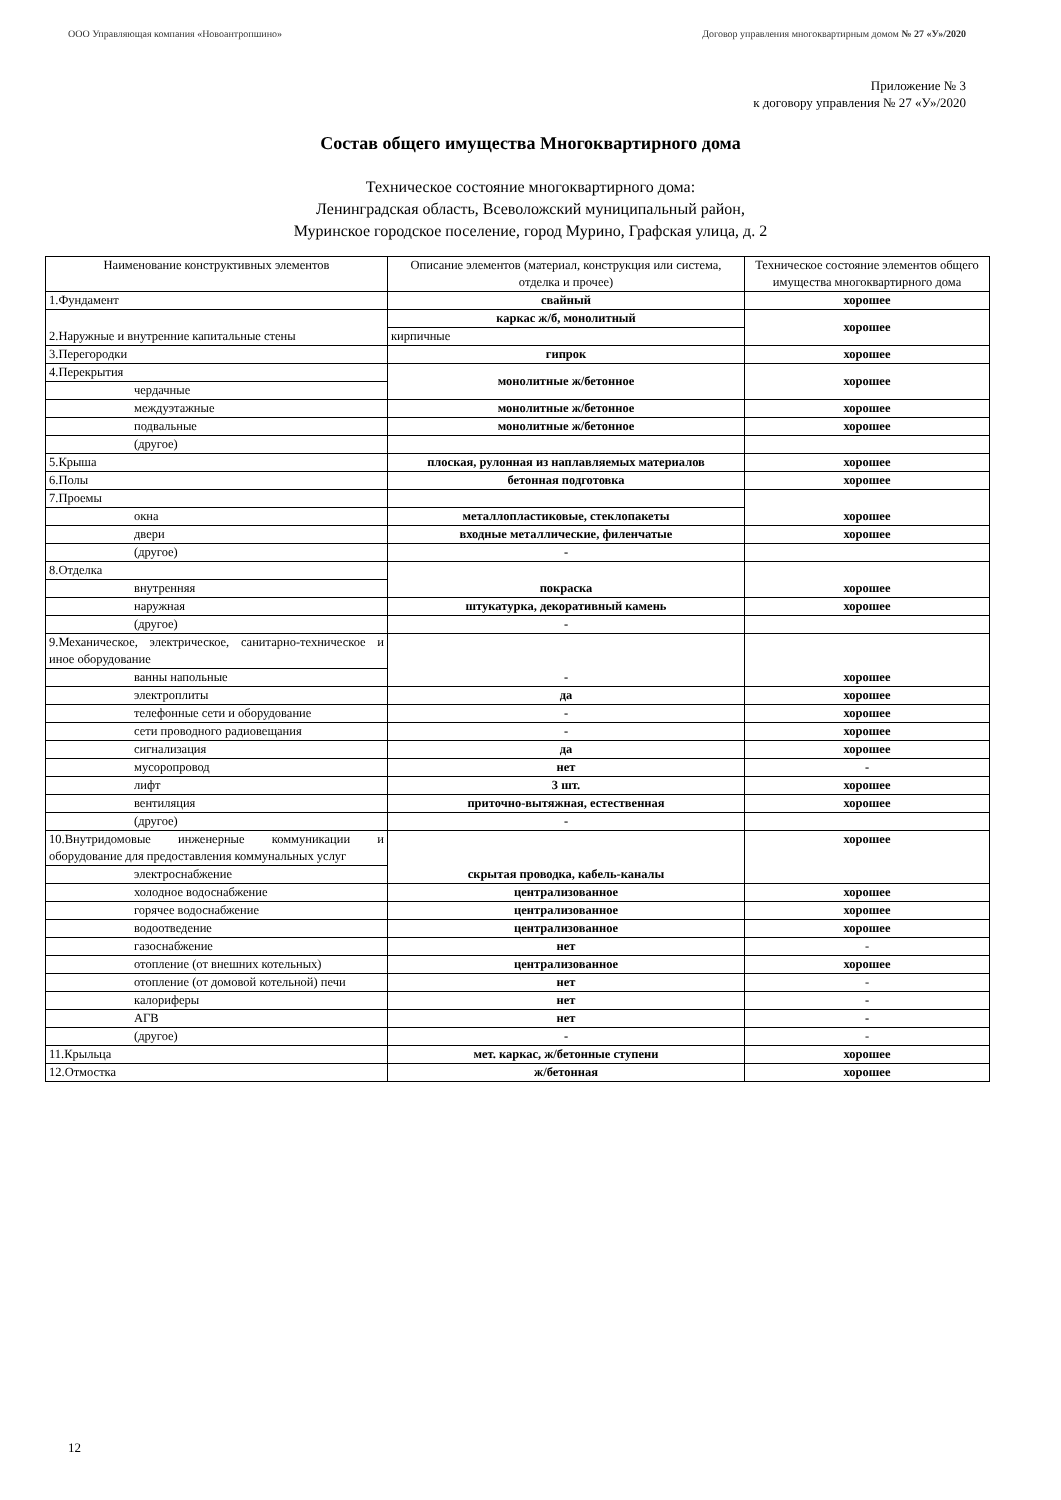ООО Управляющая компания «Новоантропшино» Договор управления многоквартирным домом № 27 «У»/2020
Приложение № 3
к договору управления № 27 «У»/2020
Состав общего имущества Многоквартирного дома
Техническое состояние многоквартирного дома:
Ленинградская область, Всеволожский муниципальный район,
Муринское городское поселение, город Мурино, Графская улица, д. 2
| Наименование конструктивных элементов | Описание элементов (материал, конструкция или система, отделка и прочее) | Техническое состояние элементов общего имущества многоквартирного дома |
| --- | --- | --- |
| 1.Фундамент | свайный | хорошее |
| 2.Наружные и внутренние капитальные стены | каркас ж/б, монолитный | хорошее |
| | кирпичные | |
| 3.Перегородки | гипрок | хорошее |
| 4.Перекрытия | монолитные ж/бетонное | хорошее |
| чердачные | | |
| междуэтажные | монолитные ж/бетонное | хорошее |
| подвальные | монолитные ж/бетонное | хорошее |
| (другое) | | |
| 5.Крыша | плоская, рулонная из наплавляемых материалов | хорошее |
| 6.Полы | бетонная подготовка | хорошее |
| 7.Проемы | | хорошее |
| окна | металлопластиковые, стеклопакеты | |
| двери | входные металлические, филенчатые | хорошее |
| (другое) | - | |
| 8.Отделка | покраска | хорошее |
| внутренняя | | |
| наружная | штукатурка, декоративный камень | хорошее |
| (другое) | - | |
| 9.Механическое, электрическое, санитарно-техническое и иное оборудование | - | хорошее |
| ванны напольные | | |
| электроплиты | да | хорошее |
| телефонные сети и оборудование | - | хорошее |
| сети проводного радиовещания | - | хорошее |
| сигнализация | да | хорошее |
| мусоропровод | нет | - |
| лифт | 3 шт. | хорошее |
| вентиляция | приточно-вытяжная, естественная | хорошее |
| (другое) | - | |
| 10.Внутридомовые инженерные коммуникации и оборудование для предоставления коммунальных услуг | скрытая проводка, кабель-каналы | хорошее |
| электроснабжение | | |
| холодное водоснабжение | централизованное | хорошее |
| горячее водоснабжение | централизованное | хорошее |
| водоотведение | централизованное | хорошее |
| газоснабжение | нет | - |
| отопление (от внешних котельных) | централизованное | хорошее |
| отопление (от домовой котельной) печи | нет | - |
| калориферы | нет | - |
| АГВ | нет | - |
| (другое) | - | - |
| 11.Крыльца | мет. каркас, ж/бетонные ступени | хорошее |
| 12.Отмостка | ж/бетонная | хорошее |
12